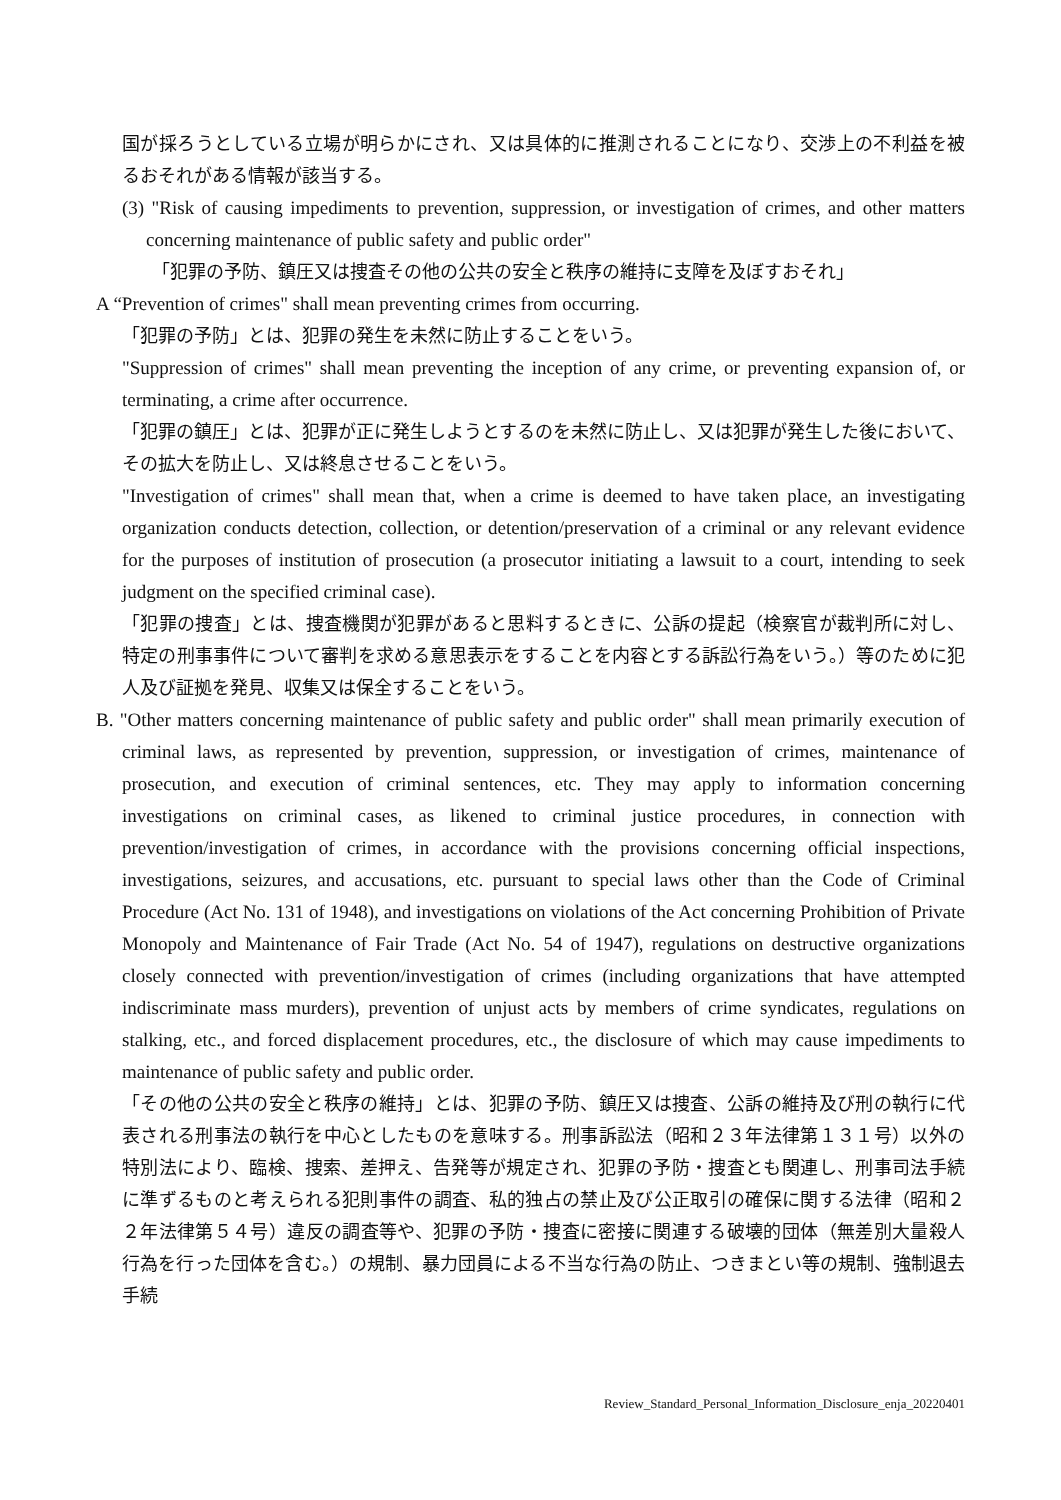国が採ろうとしている立場が明らかにされ、又は具体的に推測されることになり、交渉上の不利益を被るおそれがある情報が該当する。
(3) "Risk of causing impediments to prevention, suppression, or investigation of crimes, and other matters concerning maintenance of public safety and public order"
「犯罪の予防、鎮圧又は捜査その他の公共の安全と秩序の維持に支障を及ぼすおそれ」
A “Prevention of crimes" shall mean preventing crimes from occurring.
「犯罪の予防」とは、犯罪の発生を未然に防止することをいう。
"Suppression of crimes" shall mean preventing the inception of any crime, or preventing expansion of, or terminating, a crime after occurrence.
「犯罪の鎮圧」とは、犯罪が正に発生しようとするのを未然に防止し、又は犯罪が発生した後において、その拡大を防止し、又は終息させることをいう。
"Investigation of crimes" shall mean that, when a crime is deemed to have taken place, an investigating organization conducts detection, collection, or detention/preservation of a criminal or any relevant evidence for the purposes of institution of prosecution (a prosecutor initiating a lawsuit to a court, intending to seek judgment on the specified criminal case).
「犯罪の捜査」とは、捜査機関が犯罪があると思料するときに、公訴の提起（検察官が裁判所に対し、特定の刑事事件について審判を求める意思表示をすることを内容とする訴訟行為をいう。）等のために犯人及び証拠を発見、収集又は保全することをいう。
B. "Other matters concerning maintenance of public safety and public order" shall mean primarily execution of criminal laws, as represented by prevention, suppression, or investigation of crimes, maintenance of prosecution, and execution of criminal sentences, etc. They may apply to information concerning investigations on criminal cases, as likened to criminal justice procedures, in connection with prevention/investigation of crimes, in accordance with the provisions concerning official inspections, investigations, seizures, and accusations, etc. pursuant to special laws other than the Code of Criminal Procedure (Act No. 131 of 1948), and investigations on violations of the Act concerning Prohibition of Private Monopoly and Maintenance of Fair Trade (Act No. 54 of 1947), regulations on destructive organizations closely connected with prevention/investigation of crimes (including organizations that have attempted indiscriminate mass murders), prevention of unjust acts by members of crime syndicates, regulations on stalking, etc., and forced displacement procedures, etc., the disclosure of which may cause impediments to maintenance of public safety and public order.
「その他の公共の安全と秩序の維持」とは、犯罪の予防、鎮圧又は捜査、公訴の維持及び刑の執行に代表される刑事法の執行を中心としたものを意味する。刑事訴訟法（昭和２３年法律第１３１号）以外の特別法により、臨検、捜索、差押え、告発等が規定され、犯罪の予防・捜査とも関連し、刑事司法手続に準ずるものと考えられる犯則事件の調査、私的独占の禁止及び公正取引の確保に関する法律（昭和２２年法律第５４号）違反の調査等や、犯罪の予防・捜査に密接に関連する破壊的団体（無差別大量殺人行為を行った団体を含む。）の規制、暴力団員による不当な行為の防止、つきまとい等の規制、強制退去手続
Review_Standard_Personal_Information_Disclosure_enja_20220401